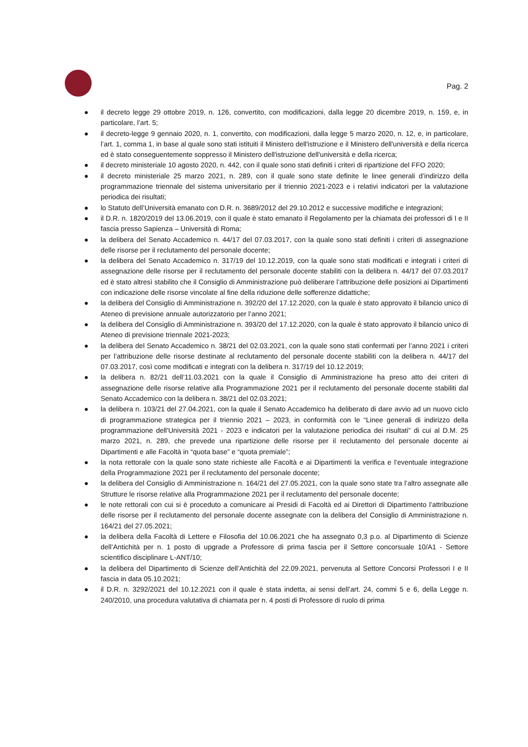Pag. 2
● il decreto legge 29 ottobre 2019, n. 126, convertito, con modificazioni, dalla legge 20 dicembre 2019, n. 159, e, in particolare, l’art. 5;
● il decreto-legge 9 gennaio 2020, n. 1, convertito, con modificazioni, dalla legge 5 marzo 2020, n. 12, e, in particolare, l’art. 1, comma 1, in base al quale sono stati istituiti il Ministero dell'istruzione e il Ministero dell'università e della ricerca ed è stato conseguentemente soppresso il Ministero dell'istruzione dell'università e della ricerca;
● il decreto ministeriale 10 agosto 2020, n. 442, con il quale sono stati definiti i criteri di ripartizione del FFO 2020;
● il decreto ministeriale 25 marzo 2021, n. 289, con il quale sono state definite le linee generali d’indirizzo della programmazione triennale del sistema universitario per il triennio 2021-2023 e i relativi indicatori per la valutazione periodica dei risultati;
● lo Statuto dell’Università emanato con D.R. n. 3689/2012 del 29.10.2012 e successive modifiche e integrazioni;
● il D.R. n. 1820/2019 del 13.06.2019, con il quale è stato emanato il Regolamento per la chiamata dei professori di I e II fascia presso Sapienza – Università di Roma;
● la delibera del Senato Accademico n. 44/17 del 07.03.2017, con la quale sono stati definiti i criteri di assegnazione delle risorse per il reclutamento del personale docente;
● la delibera del Senato Accademico n. 317/19 del 10.12.2019, con la quale sono stati modificati e integrati i criteri di assegnazione delle risorse per il reclutamento del personale docente stabiliti con la delibera n. 44/17 del 07.03.2017 ed è stato altresì stabilito che il Consiglio di Amministrazione può deliberare l’attribuzione delle posizioni ai Dipartimenti con indicazione delle risorse vincolate al fine della riduzione delle sofferenze didattiche;
● la delibera del Consiglio di Amministrazione n. 392/20 del 17.12.2020, con la quale è stato approvato il bilancio unico di Ateneo di previsione annuale autorizzatorio per l’anno 2021;
● la delibera del Consiglio di Amministrazione n. 393/20 del 17.12.2020, con la quale è stato approvato il bilancio unico di Ateneo di previsione triennale 2021-2023;
● la delibera del Senato Accademico n. 38/21 del 02.03.2021, con la quale sono stati confermati per l’anno 2021 i criteri per l’attribuzione delle risorse destinate al reclutamento del personale docente stabiliti con la delibera n. 44/17 del 07.03.2017, così come modificati e integrati con la delibera n. 317/19 del 10.12.2019;
● la delibera n. 82/21 dell’11.03.2021 con la quale il Consiglio di Amministrazione ha preso atto dei criteri di assegnazione delle risorse relative alla Programmazione 2021 per il reclutamento del personale docente stabiliti dal Senato Accademico con la delibera n. 38/21 del 02.03.2021;
● la delibera n. 103/21 del 27.04.2021, con la quale il Senato Accademico ha deliberato di dare avvio ad un nuovo ciclo di programmazione strategica per il triennio 2021 – 2023, in conformità con le “Linee generali di indirizzo della programmazione dell'Università 2021 - 2023 e indicatori per la valutazione periodica dei risultati” di cui al D.M. 25 marzo 2021, n. 289, che prevede una ripartizione delle risorse per il reclutamento del personale docente ai Dipartimenti e alle Facoltà in “quota base” e “quota premiale”;
● la nota rettorale con la quale sono state richieste alle Facoltà e ai Dipartimenti la verifica e l’eventuale integrazione della Programmazione 2021 per il reclutamento del personale docente;
● la delibera del Consiglio di Amministrazione n. 164/21 del 27.05.2021, con la quale sono state tra l’altro assegnate alle Strutture le risorse relative alla Programmazione 2021 per il reclutamento del personale docente;
● le note rettorali con cui si è proceduto a comunicare ai Presidi di Facoltà ed ai Direttori di Dipartimento l’attribuzione delle risorse per il reclutamento del personale docente assegnate con la delibera del Consiglio di Amministrazione n. 164/21 del 27.05.2021;
● la delibera della Facoltà di Lettere e Filosofia del 10.06.2021 che ha assegnato 0,3 p.o. al Dipartimento di Scienze dell’Antichità per n. 1 posto di upgrade a Professore di prima fascia per il Settore concorsuale 10/A1 - Settore scientifico disciplinare L-ANT/10;
● la delibera del Dipartimento di Scienze dell’Antichità del 22.09.2021, pervenuta al Settore Concorsi Professori I e II fascia in data 05.10.2021;
● il D.R. n. 3292/2021 del 10.12.2021 con il quale è stata indetta, ai sensi dell’art. 24, commi 5 e 6, della Legge n. 240/2010, una procedura valutativa di chiamata per n. 4 posti di Professore di ruolo di prima